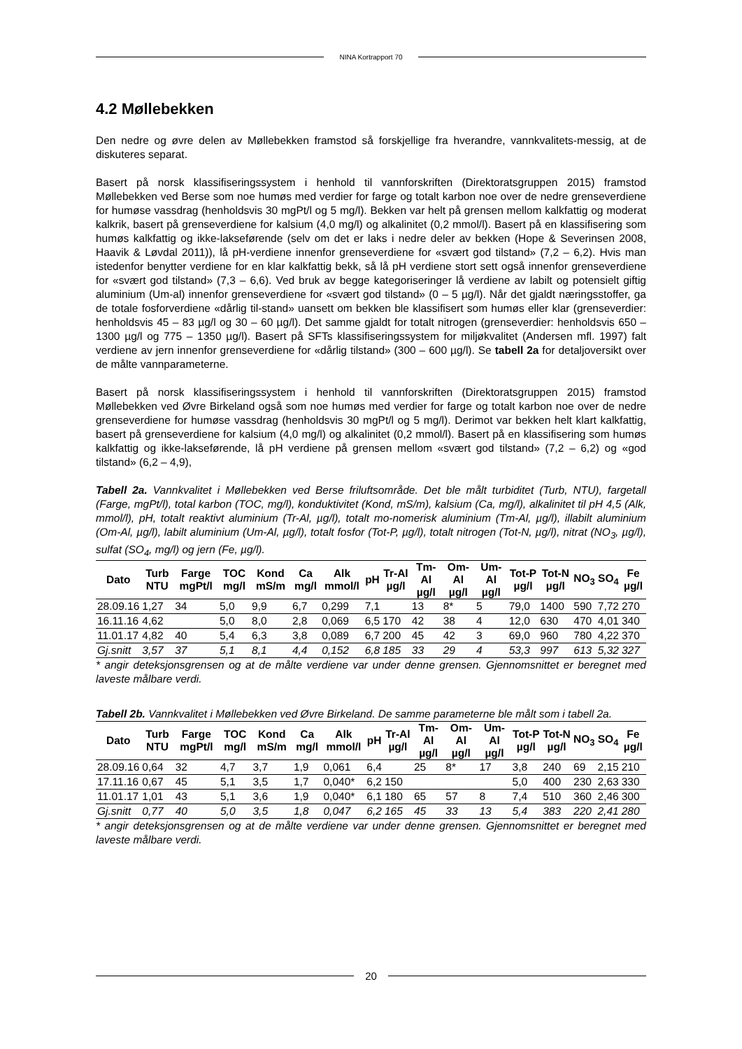NINA Kortrapport 70
4.2 Møllebekken
Den nedre og øvre delen av Møllebekken framstod så forskjellige fra hverandre, vannkvalitets-messig, at de diskuteres separat.
Basert på norsk klassifiseringssystem i henhold til vannforskriften (Direktoratsgruppen 2015) framstod Møllebekken ved Berse som noe humøs med verdier for farge og totalt karbon noe over de nedre grenseverdiene for humøse vassdrag (henholdsvis 30 mgPt/l og 5 mg/l). Bekken var helt på grensen mellom kalkfattig og moderat kalkrik, basert på grenseverdiene for kalsium (4,0 mg/l) og alkalinitet (0,2 mmol/l). Basert på en klassifisering som humøs kalkfattig og ikke-lakseførende (selv om det er laks i nedre deler av bekken (Hope & Severinsen 2008, Haavik & Løvdal 2011)), lå pH-verdiene innenfor grenseverdiene for «svært god tilstand» (7,2 – 6,2). Hvis man istedenfor benytter verdiene for en klar kalkfattig bekk, så lå pH verdiene stort sett også innenfor grenseverdiene for «svært god tilstand» (7,3 – 6,6). Ved bruk av begge kategoriseringer lå verdiene av labilt og potensielt giftig aluminium (Um-al) innenfor grenseverdiene for «svært god tilstand» (0 – 5 µg/l). Når det gjaldt næringsstoffer, ga de totale fosforverdiene «dårlig til-stand» uansett om bekken ble klassifisert som humøs eller klar (grenseverdier: henholdsvis 45 – 83 µg/l og 30 – 60 µg/l). Det samme gjaldt for totalt nitrogen (grenseverdier: henholdsvis 650 – 1300 µg/l og 775 – 1350 µg/l). Basert på SFTs klassifiseringssystem for miljøkvalitet (Andersen mfl. 1997) falt verdiene av jern innenfor grenseverdiene for «dårlig tilstand» (300 – 600 µg/l). Se tabell 2a for detaljoversikt over de målte vannparameterne.
Basert på norsk klassifiseringssystem i henhold til vannforskriften (Direktoratsgruppen 2015) framstod Møllebekken ved Øvre Birkeland også som noe humøs med verdier for farge og totalt karbon noe over de nedre grenseverdiene for humøse vassdrag (henholdsvis 30 mgPt/l og 5 mg/l). Derimot var bekken helt klart kalkfattig, basert på grenseverdiene for kalsium (4,0 mg/l) og alkalinitet (0,2 mmol/l). Basert på en klassifisering som humøs kalkfattig og ikke-lakseførende, lå pH verdiene på grensen mellom «svært god tilstand» (7,2 – 6,2) og «god tilstand» (6,2 – 4,9),
Tabell 2a. Vannkvalitet i Møllebekken ved Berse friluftsområde. Det ble målt turbiditet (Turb, NTU), fargetall (Farge, mgPt/l), total karbon (TOC, mg/l), konduktivitet (Kond, mS/m), kalsium (Ca, mg/l), alkalinitet til pH 4,5 (Alk, mmol/l), pH, totalt reaktivt aluminium (Tr-Al, µg/l), totalt mo-nomerisk aluminium (Tm-Al, µg/l), illabilt aluminium (Om-Al, µg/l), labilt aluminium (Um-Al, µg/l), totalt fosfor (Tot-P, µg/l), totalt nitrogen (Tot-N, µg/l), nitrat (NO<sub>3</sub>, µg/l), sulfat (SO<sub>4</sub>, mg/l) og jern (Fe, µg/l).
| Dato | Turb NTU | Farge mgPt/l | TOC mg/l | Kond mS/m | Ca mg/l | Alk mmol/l | pH | Tr-Al µg/l | Tm-Al µg/l | Om-Al µg/l | Um-Al µg/l | Tot-P µg/l | Tot-N µg/l | NO<sub>3</sub> | SO<sub>4</sub> | Fe µg/l |
| --- | --- | --- | --- | --- | --- | --- | --- | --- | --- | --- | --- | --- | --- | --- | --- | --- |
| 28.09.16 | 1,27 | 34 | 5,0 | 9,9 | 6,7 | 0,299 | 7,1 | | 13 | 8* | 5 | 79,0 | 1400 | 590 | 7,72 | 270 |
| 16.11.16 | 4,62 | | 5,0 | 8,0 | 2,8 | 0,069 | 6,5 | 170 | 42 | 38 | 4 | 12,0 | 630 | 470 | 4,01 | 340 |
| 11.01.17 | 4,82 | 40 | 5,4 | 6,3 | 3,8 | 0,089 | 6,7 | 200 | 45 | 42 | 3 | 69,0 | 960 | 780 | 4,22 | 370 |
| Gj.snitt | 3,57 | 37 | 5,1 | 8,1 | 4,4 | 0,152 | 6,8 | 185 | 33 | 29 | 4 | 53,3 | 997 | 613 | 5,32 | 327 |
* angir deteksjonsgrensen og at de målte verdiene var under denne grensen. Gjennomsnittet er beregnet med laveste målbare verdi.
Tabell 2b. Vannkvalitet i Møllebekken ved Øvre Birkeland. De samme parameterne ble målt som i tabell 2a.
| Dato | Turb NTU | Farge mgPt/l | TOC mg/l | Kond mS/m | Ca mg/l | Alk mmol/l | pH | Tr-Al µg/l | Tm-Al µg/l | Om-Al µg/l | Um-Al µg/l | Tot-P µg/l | Tot-N µg/l | NO<sub>3</sub> | SO<sub>4</sub> | Fe µg/l |
| --- | --- | --- | --- | --- | --- | --- | --- | --- | --- | --- | --- | --- | --- | --- | --- | --- |
| 28.09.16 | 0,64 | 32 | 4,7 | 3,7 | 1,9 | 0,061 | 6,4 | | 25 | 8* | 17 | 3,8 | 240 | 69 | 2,15 | 210 |
| 17.11.16 | 0,67 | 45 | 5,1 | 3,5 | 1,7 | 0,040* | 6,2 | 150 | | | | 5,0 | 400 | 230 | 2,63 | 330 |
| 11.01.17 | 1,01 | 43 | 5,1 | 3,6 | 1,9 | 0,040* | 6,1 | 180 | 65 | 57 | 8 | 7,4 | 510 | 360 | 2,46 | 300 |
| Gj.snitt | 0,77 | 40 | 5,0 | 3,5 | 1,8 | 0,047 | 6,2 | 165 | 45 | 33 | 13 | 5,4 | 383 | 220 | 2,41 | 280 |
* angir deteksjonsgrensen og at de målte verdiene var under denne grensen. Gjennomsnittet er beregnet med laveste målbare verdi.
20